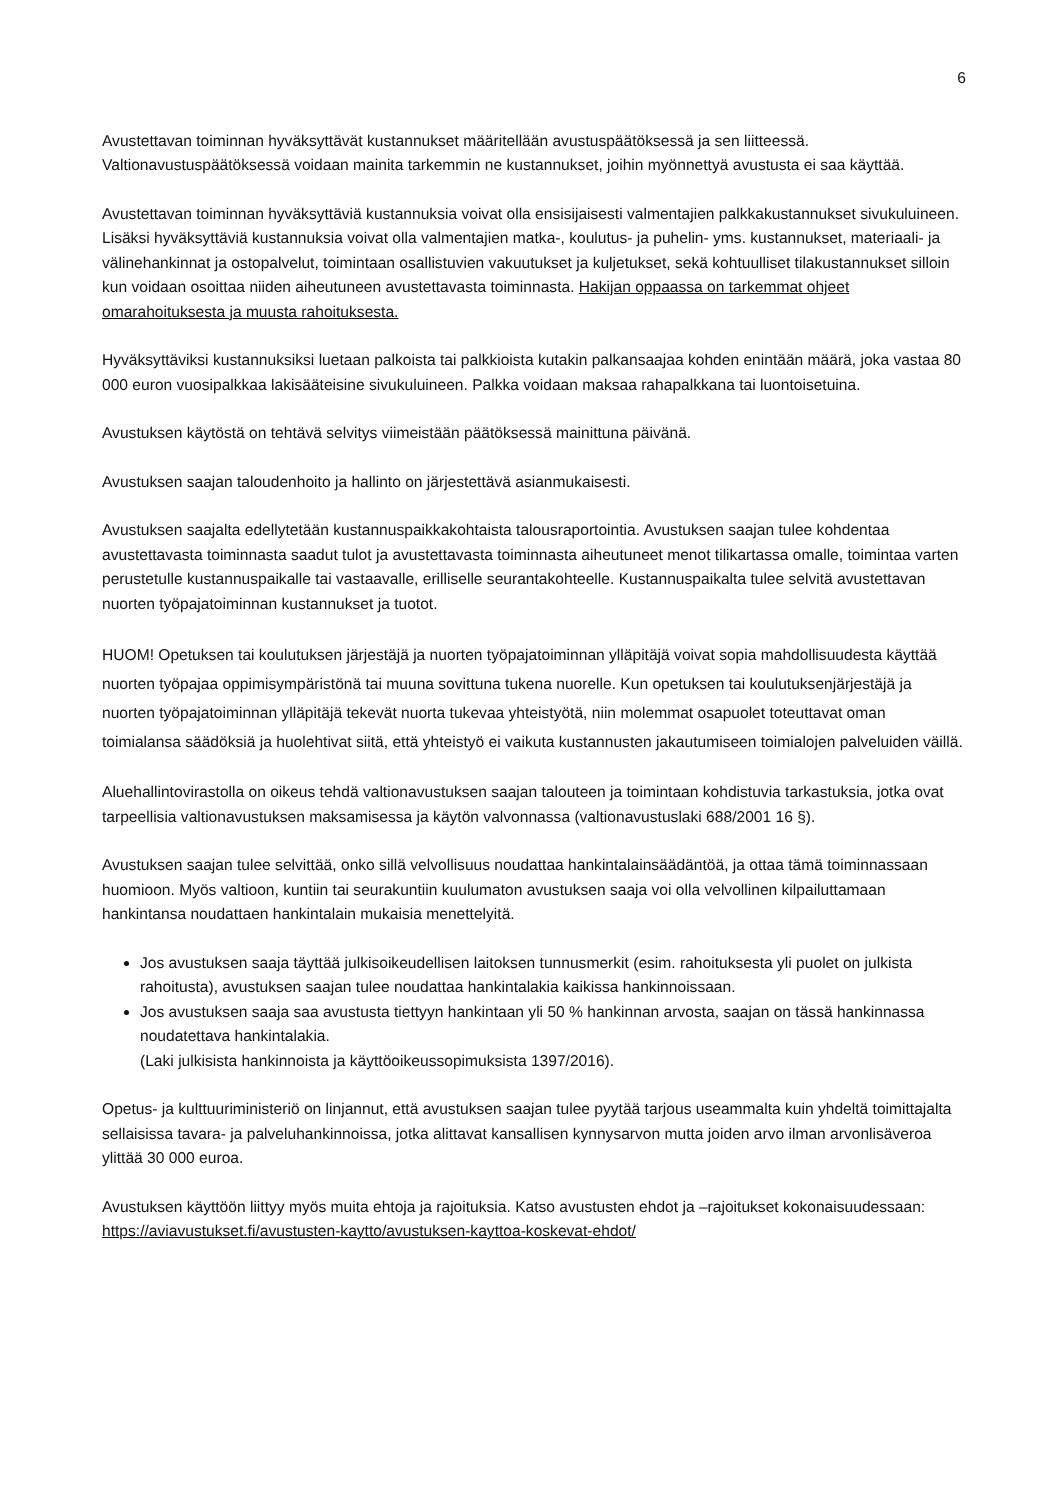6
Avustettavan toiminnan hyväksyttävät kustannukset määritellään avustuspäätöksessä ja sen liitteessä. Valtionavustuspäätöksessä voidaan mainita tarkemmin ne kustannukset, joihin myönnettyä avustusta ei saa käyttää.
Avustettavan toiminnan hyväksyttäviä kustannuksia voivat olla ensisijaisesti valmentajien palkkakustannukset sivukuluineen. Lisäksi hyväksyttäviä kustannuksia voivat olla valmentajien matka-, koulutus- ja puhelin- yms. kustannukset, materiaali- ja välinehankinnat ja ostopalvelut, toimintaan osallistuvien vakuutukset ja kuljetukset, sekä kohtuulliset tilakustannukset silloin kun voidaan osoittaa niiden aiheutuneen avustettavasta toiminnasta. Hakijan oppaassa on tarkemmat ohjeet omarahoituksesta ja muusta rahoituksesta.
Hyväksyttäviksi kustannuksiksi luetaan palkoista tai palkkioista kutakin palkansaajaa kohden enintään määrä, joka vastaa 80 000 euron vuosipalkkaa lakisääteisine sivukuluineen. Palkka voidaan maksaa rahapalkkana tai luontoisetuina.
Avustuksen käytöstä on tehtävä selvitys viimeistään päätöksessä mainittuna päivänä.
Avustuksen saajan taloudenhoito ja hallinto on järjestettävä asianmukaisesti.
Avustuksen saajalta edellytetään kustannuspaikkakohtaista talousraportointia. Avustuksen saajan tulee kohdentaa avustettavasta toiminnasta saadut tulot ja avustettavasta toiminnasta aiheutuneet menot tilikartassa omalle, toimintaa varten perustetulle kustannuspaikalle tai vastaavalle, erilliselle seurantakohteelle. Kustannuspaikalta tulee selvitä avustettavan nuorten työpajatoiminnan kustannukset ja tuotot.
HUOM! Opetuksen tai koulutuksen järjestäjä ja nuorten työpajatoiminnan ylläpitäjä voivat sopia mahdollisuudesta käyttää nuorten työpajaa oppimisympäristönä tai muuna sovittuna tukena nuorelle. Kun opetuksen tai koulutuksenjärjestäjä ja nuorten työpajatoiminnan ylläpitäjä tekevät nuorta tukevaa yhteistyötä, niin molemmat osapuolet toteuttavat oman toimialansa säädöksiä ja huolehtivat siitä, että yhteistyö ei vaikuta kustannusten jakautumiseen toimialojen palveluiden väillä.
Aluehallintovirastolla on oikeus tehdä valtionavustuksen saajan talouteen ja toimintaan kohdistuvia tarkastuksia, jotka ovat tarpeellisia valtionavustuksen maksamisessa ja käytön valvonnassa (valtionavustuslaki 688/2001 16 §).
Avustuksen saajan tulee selvittää, onko sillä velvollisuus noudattaa hankintalainsäädäntöä, ja ottaa tämä toiminnassaan huomioon. Myös valtioon, kuntiin tai seurakuntiin kuulumaton avustuksen saaja voi olla velvollinen kilpailuttamaan hankintansa noudattaen hankintalain mukaisia menettelyitä.
Jos avustuksen saaja täyttää julkisoikeudellisen laitoksen tunnusmerkit (esim. rahoituksesta yli puolet on julkista rahoitusta), avustuksen saajan tulee noudattaa hankintalakia kaikissa hankinnoissaan.
Jos avustuksen saaja saa avustusta tiettyyn hankintaan yli 50 % hankinnan arvosta, saajan on tässä hankinnassa noudatettava hankintalakia.
(Laki julkisista hankinnoista ja käyttöoikeussopimuksista 1397/2016).
Opetus- ja kulttuuriministeriö on linjannut, että avustuksen saajan tulee pyytää tarjous useammalta kuin yhdeltä toimittajalta sellaisissa tavara- ja palveluhankinnoissa, jotka alittavat kansallisen kynnysarvon mutta joiden arvo ilman arvonlisäveroa ylittää 30 000 euroa.
Avustuksen käyttöön liittyy myös muita ehtoja ja rajoituksia. Katso avustusten ehdot ja –rajoitukset kokonaisuudessaan: https://aviavustukset.fi/avustusten-kaytto/avustuksen-kayttoa-koskevat-ehdot/